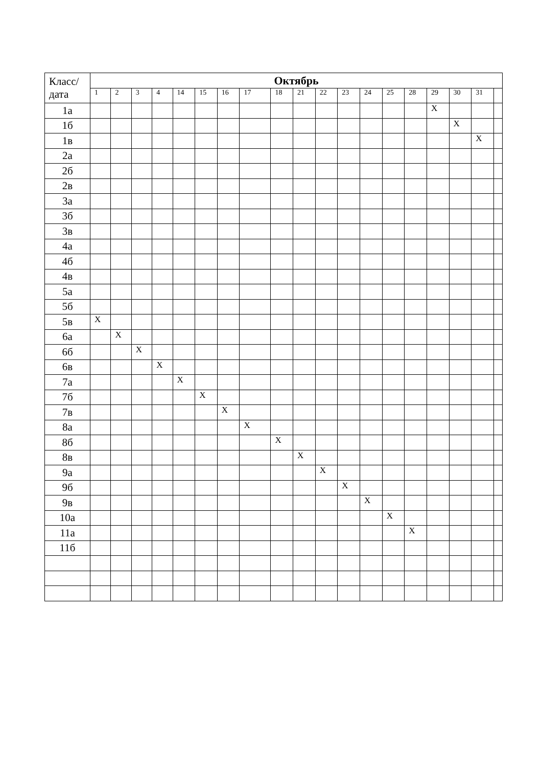| Класс/ дата | Октябрь | | | | | | | | | | | | | | | | | | |
| --- | --- | --- | --- | --- | --- | --- | --- | --- | --- | --- | --- | --- | --- | --- | --- | --- | --- | --- | --- |
| | 1 | 2 | 3 | 4 | 14 | 15 | 16 | 17 | 18 | 21 | 22 | 23 | 24 | 25 | 28 | 29 | 30 | 31 | |
| 1а | | | | | | | | | | | | | | | | X | | | |
| 1б | | | | | | | | | | | | | | | | | X | | |
| 1в | | | | | | | | | | | | | | | | | | X | |
| 2а | | | | | | | | | | | | | | | | | | | |
| 2б | | | | | | | | | | | | | | | | | | | |
| 2в | | | | | | | | | | | | | | | | | | | |
| 3а | | | | | | | | | | | | | | | | | | | |
| 3б | | | | | | | | | | | | | | | | | | | |
| 3в | | | | | | | | | | | | | | | | | | | |
| 4а | | | | | | | | | | | | | | | | | | | |
| 4б | | | | | | | | | | | | | | | | | | | |
| 4в | | | | | | | | | | | | | | | | | | | |
| 5а | | | | | | | | | | | | | | | | | | | |
| 5б | | | | | | | | | | | | | | | | | | | |
| 5в | X | | | | | | | | | | | | | | | | | | |
| 6а | | X | | | | | | | | | | | | | | | | | |
| 6б | | | X | | | | | | | | | | | | | | | | |
| 6в | | | | X | | | | | | | | | | | | | | | |
| 7а | | | | | X | | | | | | | | | | | | | | |
| 7б | | | | | | X | | | | | | | | | | | | | |
| 7в | | | | | | | X | | | | | | | | | | | | |
| 8а | | | | | | | | X | | | | | | | | | | | |
| 8б | | | | | | | | | X | | | | | | | | | | |
| 8в | | | | | | | | | | X | | | | | | | | | |
| 9а | | | | | | | | | | | X | | | | | | | | |
| 9б | | | | | | | | | | | | X | | | | | | | |
| 9в | | | | | | | | | | | | | X | | | | | | |
| 10а | | | | | | | | | | | | | | X | | | | | |
| 11а | | | | | | | | | | | | | | | X | | | | |
| 11б | | | | | | | | | | | | | | | | | | | |